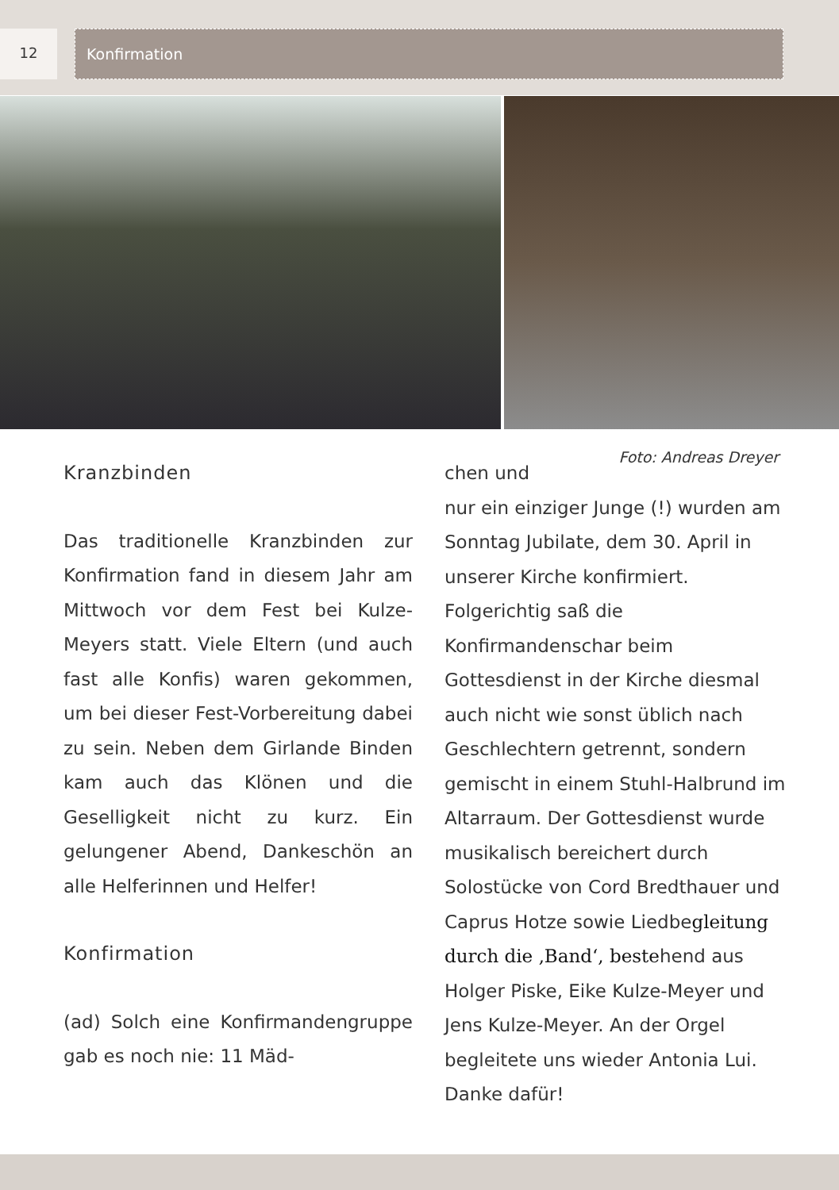12 Konfirmation
Foto: Andreas Dreyer
Kranzbinden
Das traditionelle Kranzbinden zur Konfirmation fand in diesem Jahr am Mittwoch vor dem Fest bei Kulze-Meyers statt. Viele Eltern (und auch fast alle Konfis) waren gekommen, um bei dieser Fest-Vorbereitung dabei zu sein. Neben dem Girlande Binden kam auch das Klönen und die Geselligkeit nicht zu kurz. Ein gelungener Abend, Dankeschön an alle Helferinnen und Helfer!
Konfirmation
(ad) Solch eine Konfirmanden­gruppe gab es noch nie: 11 Mäd-
chen und
nur ein einziger Junge (!) wurden am Sonntag Jubilate, dem 30. April in unserer Kirche konfirmiert. Folgerichtig saß die Konfirmandenschar beim Gottesdienst in der Kirche diesmal auch nicht wie sonst üblich nach Geschlechtern getrennt, sondern gemischt in einem Stuhl-Halbrund im Altarraum. Der Gottesdienst wurde musikalisch bereichert durch Solostücke von Cord Bredthauer und Caprus Hotze sowie Liedbegleitung durch die ‚Band‘, bestehend aus Holger Piske, Eike Kulze-Meyer und Jens Kulze-Meyer. An der Orgel begleitete uns wieder Antonia Lui. Danke dafür!